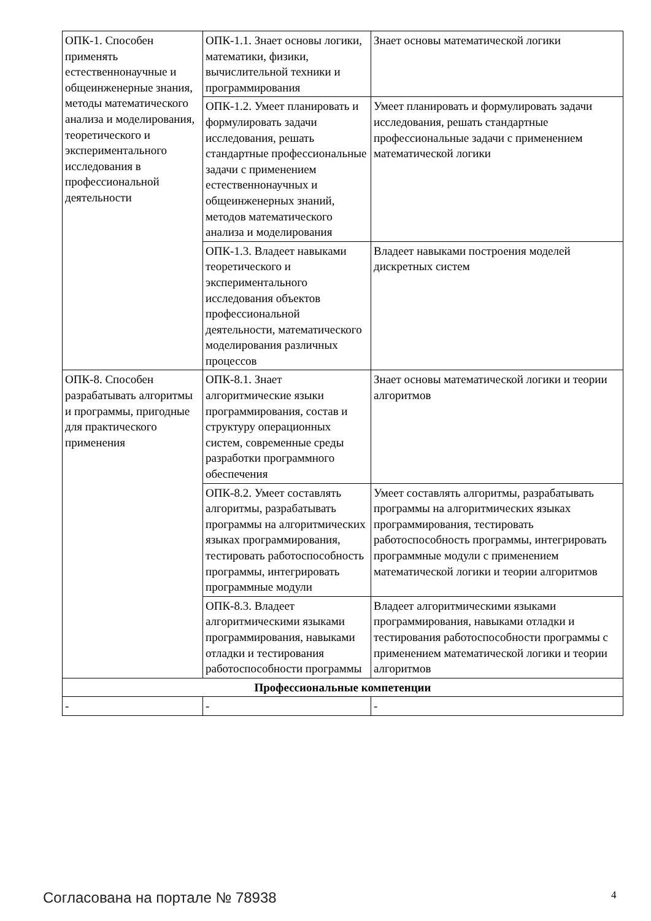| ОПК-1. Способен применять естественнонаучные и общеинженерные знания, методы математического анализа и моделирования, теоретического и экспериментального исследования в профессиональной деятельности | ОПК-1.1. Знает основы логики, математики, физики, вычислительной техники и программирования | Знает основы математической логики |
| | ОПК-1.2. Умеет планировать и формулировать задачи исследования, решать стандартные профессиональные задачи с применением естественнонаучных и общеинженерных знаний, методов математического анализа и моделирования | Умеет планировать и формулировать задачи исследования, решать стандартные профессиональные задачи с применением математической логики |
| | ОПК-1.3. Владеет навыками теоретического и экспериментального исследования объектов профессиональной деятельности, математического моделирования различных процессов | Владеет навыками построения моделей дискретных систем |
| ОПК-8. Способен разрабатывать алгоритмы и программы, пригодные для практического применения | ОПК-8.1. Знает алгоритмические языки программирования, состав и структуру операционных систем, современные среды разработки программного обеспечения | Знает основы математической логики и теории алгоритмов |
| | ОПК-8.2. Умеет составлять алгоритмы, разрабатывать программы на алгоритмических языках программирования, тестировать работоспособность программы, интегрировать программные модули | Умеет составлять алгоритмы, разрабатывать программы на алгоритмических языках программирования, тестировать работоспособность программы, интегрировать программные модули с применением математической логики и теории алгоритмов |
| | ОПК-8.3. Владеет алгоритмическими языками программирования, навыками отладки и тестирования работоспособности программы | Владеет алгоритмическими языками программирования, навыками отладки и тестирования работоспособности программы с применением математической логики и теории алгоритмов |
| Профессиональные компетенции | | |
| - | - | - |
Согласована на портале № 78938 4